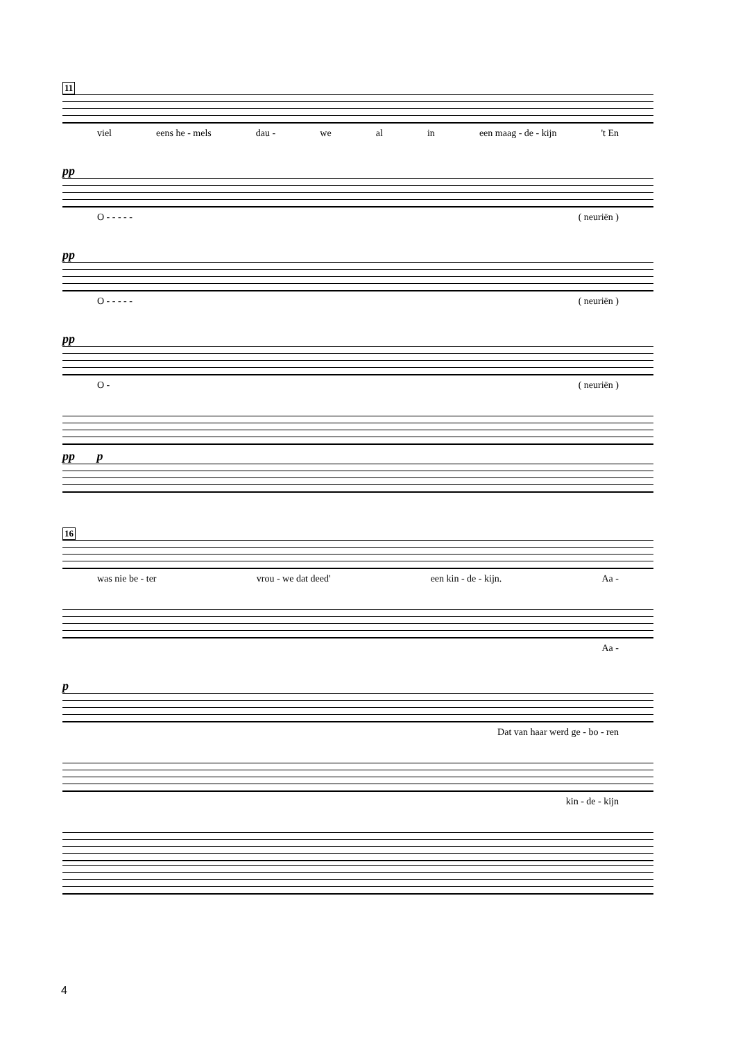11
viel eens he - mels dau - we al in een maag - de - kijn 't En
pp
O - - - - - ( neuriën )
pp
O - - - - - ( neuriën )
pp
O - ( neuriën )
pp p
16
was nie be - ter vrou - we dat deed' een kin - de - kijn. Aa -
Aa -
p
Dat van haar werd ge - bo - ren
kin - de - kijn
4